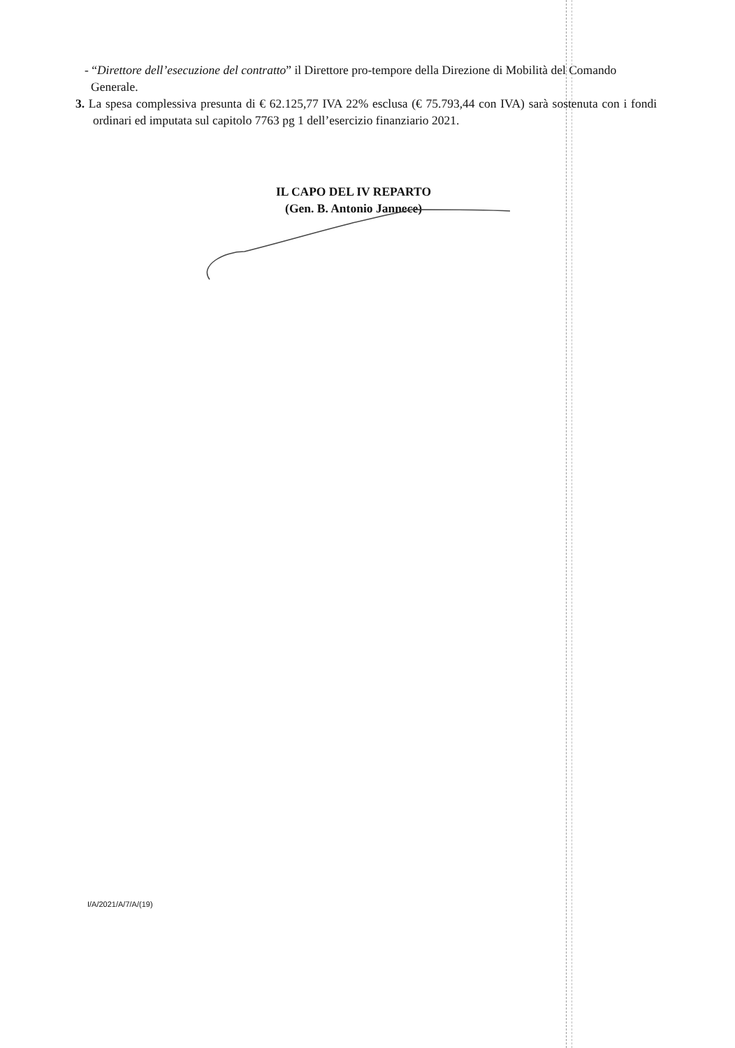- “Direttore dell’esecuzione del contratto” il Direttore pro-tempore della Direzione di Mobilità del Comando Generale.
3. La spesa complessiva presunta di € 62.125,77 IVA 22% esclusa (€ 75.793,44 con IVA) sarà sostenuta con i fondi ordinari ed imputata sul capitolo 7763 pg 1 dell’esercizio finanziario 2021.
IL CAPO DEL IV REPARTO
(Gen. B. Antonio Jannece)
I/A/2021/A/7/A/(19)